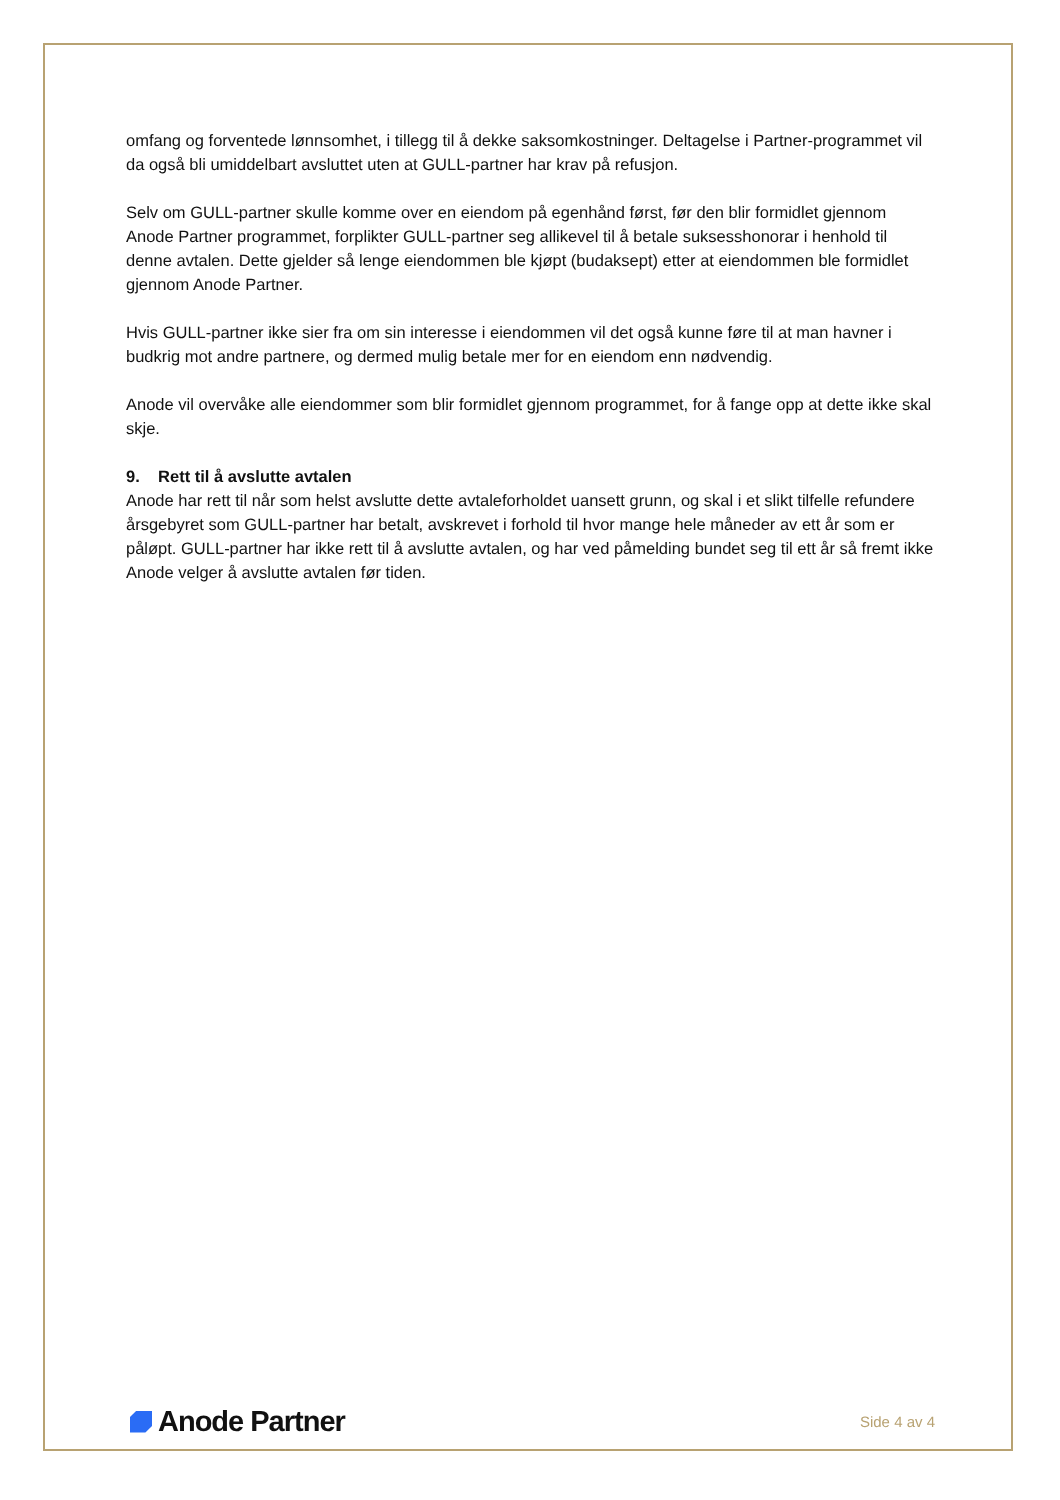omfang og forventede lønnsomhet, i tillegg til å dekke saksomkostninger. Deltagelse i Partner-programmet vil da også bli umiddelbart avsluttet uten at GULL-partner har krav på refusjon.
Selv om GULL-partner skulle komme over en eiendom på egenhånd først, før den blir formidlet gjennom Anode Partner programmet, forplikter GULL-partner seg allikevel til å betale suksesshonorar i henhold til denne avtalen. Dette gjelder så lenge eiendommen ble kjøpt (budaksept) etter at eiendommen ble formidlet gjennom Anode Partner.
Hvis GULL-partner ikke sier fra om sin interesse i eiendommen vil det også kunne føre til at man havner i budkrig mot andre partnere, og dermed mulig betale mer for en eiendom enn nødvendig.
Anode vil overvåke alle eiendommer som blir formidlet gjennom programmet, for å fange opp at dette ikke skal skje.
9. Rett til å avslutte avtalen
Anode har rett til når som helst avslutte dette avtaleforholdet uansett grunn, og skal i et slikt tilfelle refundere årsgebyret som GULL-partner har betalt, avskrevet i forhold til hvor mange hele måneder av ett år som er påløpt. GULL-partner har ikke rett til å avslutte avtalen, og har ved påmelding bundet seg til ett år så fremt ikke Anode velger å avslutte avtalen før tiden.
Anode Partner
Side 4 av 4